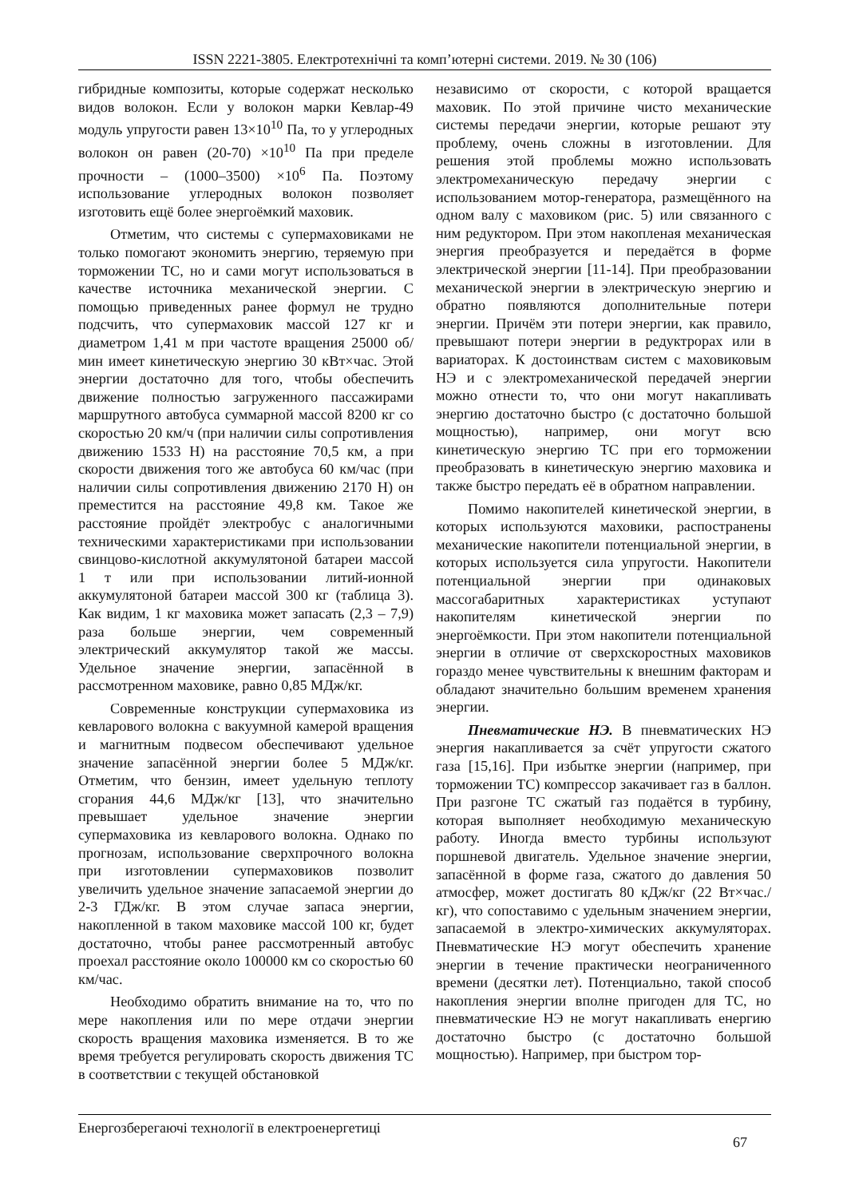ISSN 2221-3805. Електротехнічні та комп’ютерні системи. 2019. № 30 (106)
гибридные композиты, которые содержат несколько видов волокон. Если у волокон марки Кевлар-49 модуль упругости равен 13×10<sup>10</sup> Па, то у углеродных волокон он равен (20-70) ×10<sup>10</sup> Па при пределе прочности – (1000–3500) ×10<sup>6</sup> Па. Поэтому использование углеродных волокон позволяет изготовить ещё более энергоёмкий маховик.
Отметим, что системы с супермаховиками не только помогают экономить энергию, теряемую при торможении ТС, но и сами могут использоваться в качестве источника механической энергии. С помощью приведенных ранее формул не трудно подсчить, что супермаховик массой 127 кг и диаметром 1,41 м при частоте вращения 25000 об/мин имеет кинетическую энергию 30 кВт×час. Этой энергии достаточно для того, чтобы обеспечить движение полностью загруженного пассажирами маршрутного автобуса суммарной массой 8200 кг со скоростью 20 км/ч (при наличии силы сопротивления движению 1533 Н) на расстояние 70,5 км, а при скорости движения того же автобуса 60 км/час (при наличии силы сопротивления движению 2170 Н) он преместится на расстояние 49,8 км. Такое же расстояние пройдёт электробус с аналогичными техническими характеристиками при использовании свинцово-кислотной аккумулятоной батареи массой 1 т или при использовании литий-ионной аккумулятоной батареи массой 300 кг (таблица 3). Как видим, 1 кг маховика может запасать (2,3 – 7,9) раза больше энергии, чем современный электрический аккумулятор такой же массы. Удельное значение энергии, запасённой в рассмотренном маховике, равно 0,85 МДж/кг.
Современные конструкции супермаховика из кевларового волокна с вакуумной камерой вращения и магнитным подвесом обеспечивают удельное значение запасённой энергии более 5 МДж/кг. Отметим, что бензин, имеет удельную теплоту сгорания 44,6 МДж/кг [13], что значительно превышает удельное значение энергии супермаховика из кевларового волокна. Однако по прогнозам, использование сверхпрочного волокна при изготовлении супермаховиков позволит увеличить удельное значение запасаемой энергии до 2-3 ГДж/кг. В этом случае запаса энергии, накопленной в таком маховике массой 100 кг, будет достаточно, чтобы ранее рассмотренный автобус проехал расстояние около 100000 км со скоростью 60 км/час.
Необходимо обратить внимание на то, что по мере накопления или по мере отдачи энергии скорость вращения маховика изменяется. В то же время требуется регулировать скорость движения ТС в соответствии с текущей обстановкой
независимо от скорости, с которой вращается маховик. По этой причине чисто механические системы передачи энергии, которые решают эту проблему, очень сложны в изготовлении. Для решения этой проблемы можно использовать электромеханическую передачу энергии с использованием мотор-генератора, размещённого на одном валу с маховиком (рис. 5) или связанного с ним редуктором. При этом накопленая механическая энергия преобразуется и передаётся в форме электрической энергии [11-14]. При преобразовании механической энергии в электрическую энергию и обратно появляются дополнительные потери энергии. Причём эти потери энергии, как правило, превышают потери энергии в редуктрорах или в вариаторах. К достоинствам систем с маховиковым НЭ и с электромеханической передачей энергии можно отнести то, что они могут накапливать энергию достаточно быстро (с достаточно большой мощностью), например, они могут всю кинетическую энергию ТС при его торможении преобразовать в кинетическую энергию маховика и также быстро передать её в обратном направлении.
Помимо накопителей кинетической энергии, в которых используются маховики, распостранены механические накопители потенциальной энергии, в которых используется сила упругости. Накопители потенциальной энергии при одинаковых массогабаритных характеристиках уступают накопителям кинетической энергии по энергоёмкости. При этом накопители потенциальной энергии в отличие от сверхскоростных маховиков гораздо менее чувствительны к внешним факторам и обладают значительно большим временем хранения энергии.
Пневматические НЭ. В пневматических НЭ энергия накапливается за счёт упругости сжатого газа [15,16]. При избытке энергии (например, при торможении ТС) компрессор закачивает газ в баллон. При разгоне ТС сжатый газ подаётся в турбину, которая выполняет необходимую механическую работу. Иногда вместо турбины используют поршневой двигатель. Удельное значение энергии, запасённой в форме газа, сжатого до давления 50 атмосфер, может достигать 80 кДж/кг (22 Вт×час./кг), что сопоставимо с удельным значением энергии, запасаемой в электро-химических аккумуляторах. Пневматические НЭ могут обеспечить хранение энергии в течение практически неограниченного времени (десятки лет). Потенциально, такой способ накопления энергии вполне пригоден для ТС, но пневматические НЭ не могут накапливать енергию достаточно быстро (с достаточно большой мощностью). Например, при быстром тор-
Енергозберегаючі технології в електроенергетиці 67